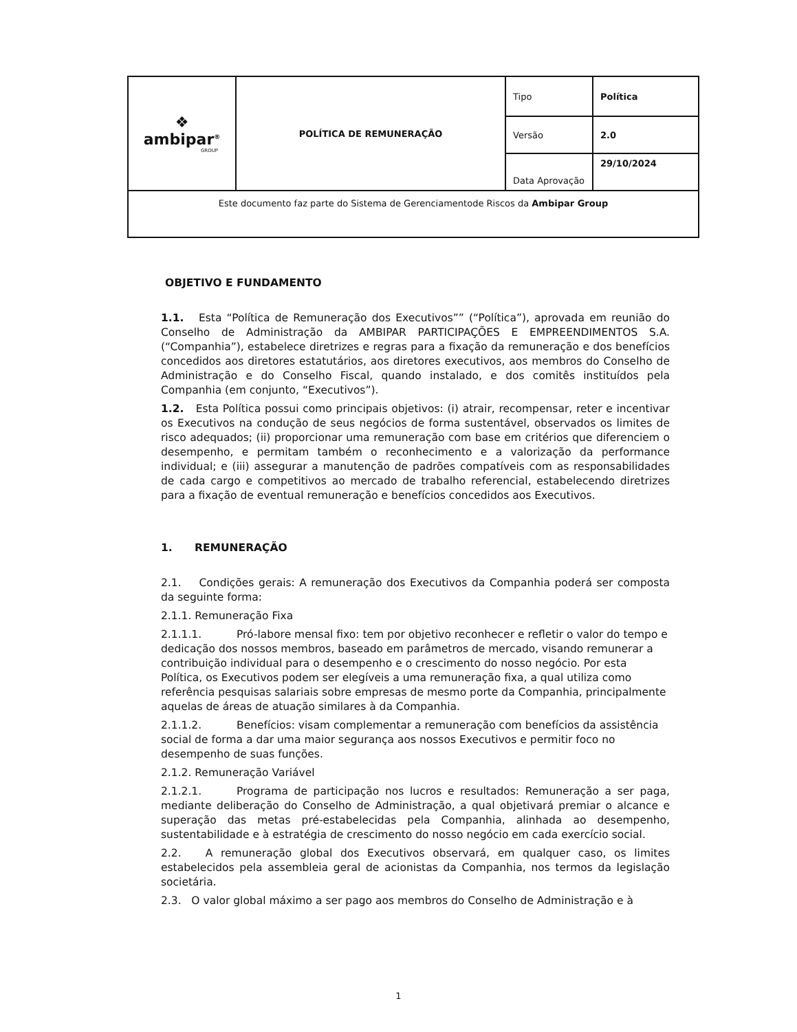| ❖ ambipar<sup>®</sup> GROUP | POLÍTICA DE REMUNERAÇÃO | Tipo | Política |
| | | Versão | 2.0 |
| | | Data Aprovação | 29/10/2024 |
| Este documento faz parte do Sistema de Gerenciamentode Riscos da Ambipar Group | | | |
OBJETIVO E FUNDAMENTO
1.1. Esta “Política de Remuneração dos Executivos”” (“Política”), aprovada em reunião do Conselho de Administração da AMBIPAR PARTICIPAÇÕES E EMPREENDIMENTOS S.A. (“Companhia”), estabelece diretrizes e regras para a fixação da remuneração e dos benefícios concedidos aos diretores estatutários, aos diretores executivos, aos membros do Conselho de Administração e do Conselho Fiscal, quando instalado, e dos comitês instituídos pela Companhia (em conjunto, “Executivos”).
1.2. Esta Política possui como principais objetivos: (i) atrair, recompensar, reter e incentivar os Executivos na condução de seus negócios de forma sustentável, observados os limites de risco adequados; (ii) proporcionar uma remuneração com base em critérios que diferenciem o desempenho, e permitam também o reconhecimento e a valorização da performance individual; e (iii) assegurar a manutenção de padrões compatíveis com as responsabilidades de cada cargo e competitivos ao mercado de trabalho referencial, estabelecendo diretrizes para a fixação de eventual remuneração e benefícios concedidos aos Executivos.
1. REMUNERAÇÃO
2.1. Condições gerais: A remuneração dos Executivos da Companhia poderá ser composta da seguinte forma:
2.1.1. Remuneração Fixa
2.1.1.1. Pró-labore mensal fixo: tem por objetivo reconhecer e refletir o valor do tempo e dedicação dos nossos membros, baseado em parâmetros de mercado, visando remunerar a contribuição individual para o desempenho e o crescimento do nosso negócio. Por esta Política, os Executivos podem ser elegíveis a uma remuneração fixa, a qual utiliza como referência pesquisas salariais sobre empresas de mesmo porte da Companhia, principalmente aquelas de áreas de atuação similares à da Companhia.
2.1.1.2. Benefícios: visam complementar a remuneração com benefícios da assistência social de forma a dar uma maior segurança aos nossos Executivos e permitir foco no desempenho de suas funções.
2.1.2. Remuneração Variável
2.1.2.1. Programa de participação nos lucros e resultados: Remuneração a ser paga, mediante deliberação do Conselho de Administração, a qual objetivará premiar o alcance e superação das metas pré-estabelecidas pela Companhia, alinhada ao desempenho, sustentabilidade e à estratégia de crescimento do nosso negócio em cada exercício social.
2.2. A remuneração global dos Executivos observará, em qualquer caso, os limites estabelecidos pela assembleia geral de acionistas da Companhia, nos termos da legislação societária.
2.3. O valor global máximo a ser pago aos membros do Conselho de Administração e à
1